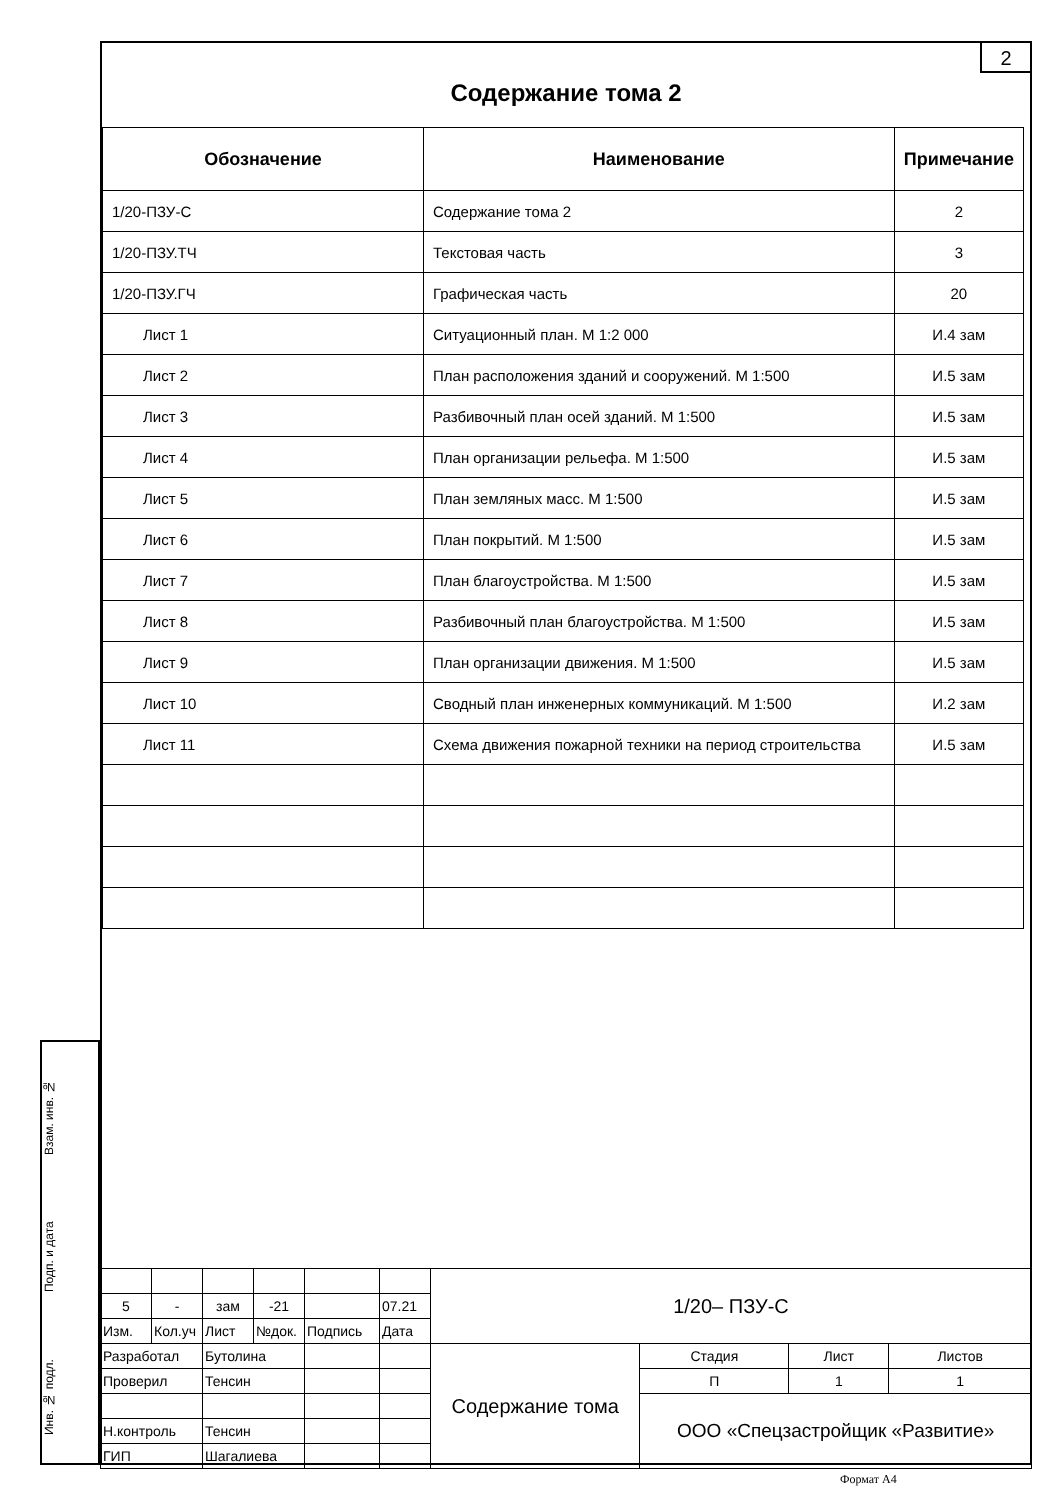2
Содержание тома 2
| Обозначение | Наименование | Примечание |
| --- | --- | --- |
| 1/20-ПЗУ-С | Содержание тома 2 | 2 |
| 1/20-ПЗУ.ТЧ | Текстовая часть | 3 |
| 1/20-ПЗУ.ГЧ | Графическая часть | 20 |
| Лист 1 | Ситуационный план. М 1:2 000 | И.4 зам |
| Лист 2 | План расположения зданий и сооружений. М 1:500 | И.5 зам |
| Лист 3 | Разбивочный план осей зданий. М 1:500 | И.5 зам |
| Лист 4 | План организации рельефа. М 1:500 | И.5 зам |
| Лист 5 | План земляных масс. М 1:500 | И.5 зам |
| Лист 6 | План покрытий. М 1:500 | И.5 зам |
| Лист 7 | План благоустройства. М 1:500 | И.5 зам |
| Лист 8 | Разбивочный план благоустройства. М 1:500 | И.5 зам |
| Лист 9 | План организации движения. М 1:500 | И.5 зам |
| Лист 10 | Сводный план инженерных коммуникаций. М 1:500 | И.2 зам |
| Лист 11 | Схема движения пожарной техники на период строительства | И.5 зам |
Взам. инв. №
Подп. и дата
Инв. № подл.
| | | | | | | 1/20– ПЗУ-С | | | |
| 5 | - | зам | -21 | | 07.21 | | | | |
| Изм. | Кол.уч | Лист | №док. | Подпись | Дата | | | | |
| Разработал | | Бутолина | | | | Содержание тома | Стадия | Лист | Листов |
| Проверил | | Тенсин | | | | | П | 1 | 1 |
| | | | | | | | ООО «Спецзастройщик «Развитие» | | |
| Н.контроль | | Тенсин | | | | | | | |
| ГИП | | Шагалиева | | | | | | | |
Формат А4